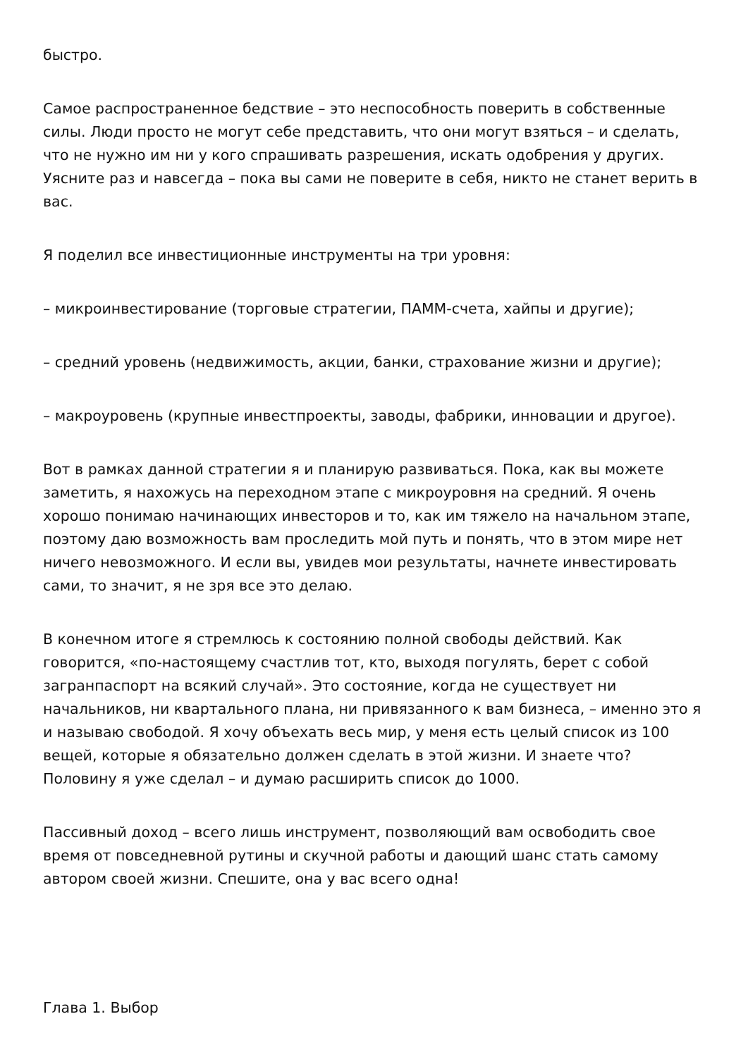быстро.
Самое распространенное бедствие – это неспособность поверить в собственные силы. Люди просто не могут себе представить, что они могут взяться – и сделать, что не нужно им ни у кого спрашивать разрешения, искать одобрения у других. Уясните раз и навсегда – пока вы сами не поверите в себя, никто не станет верить в вас.
Я поделил все инвестиционные инструменты на три уровня:
– микроинвестирование (торговые стратегии, ПАММ-счета, хайпы и другие);
– средний уровень (недвижимость, акции, банки, страхование жизни и другие);
– макроуровень (крупные инвестпроекты, заводы, фабрики, инновации и другое).
Вот в рамках данной стратегии я и планирую развиваться. Пока, как вы можете заметить, я нахожусь на переходном этапе с микроуровня на средний. Я очень хорошо понимаю начинающих инвесторов и то, как им тяжело на начальном этапе, поэтому даю возможность вам проследить мой путь и понять, что в этом мире нет ничего невозможного. И если вы, увидев мои результаты, начнете инвестировать сами, то значит, я не зря все это делаю.
В конечном итоге я стремлюсь к состоянию полной свободы действий. Как говорится, «по-настоящему счастлив тот, кто, выходя погулять, берет с собой загранпаспорт на всякий случай». Это состояние, когда не существует ни начальников, ни квартального плана, ни привязанного к вам бизнеса, – именно это я и называю свободой. Я хочу объехать весь мир, у меня есть целый список из 100 вещей, которые я обязательно должен сделать в этой жизни. И знаете что? Половину я уже сделал – и думаю расширить список до 1000.
Пассивный доход – всего лишь инструмент, позволяющий вам освободить свое время от повседневной рутины и скучной работы и дающий шанс стать самому автором своей жизни. Спешите, она у вас всего одна!
Глава 1. Выбор